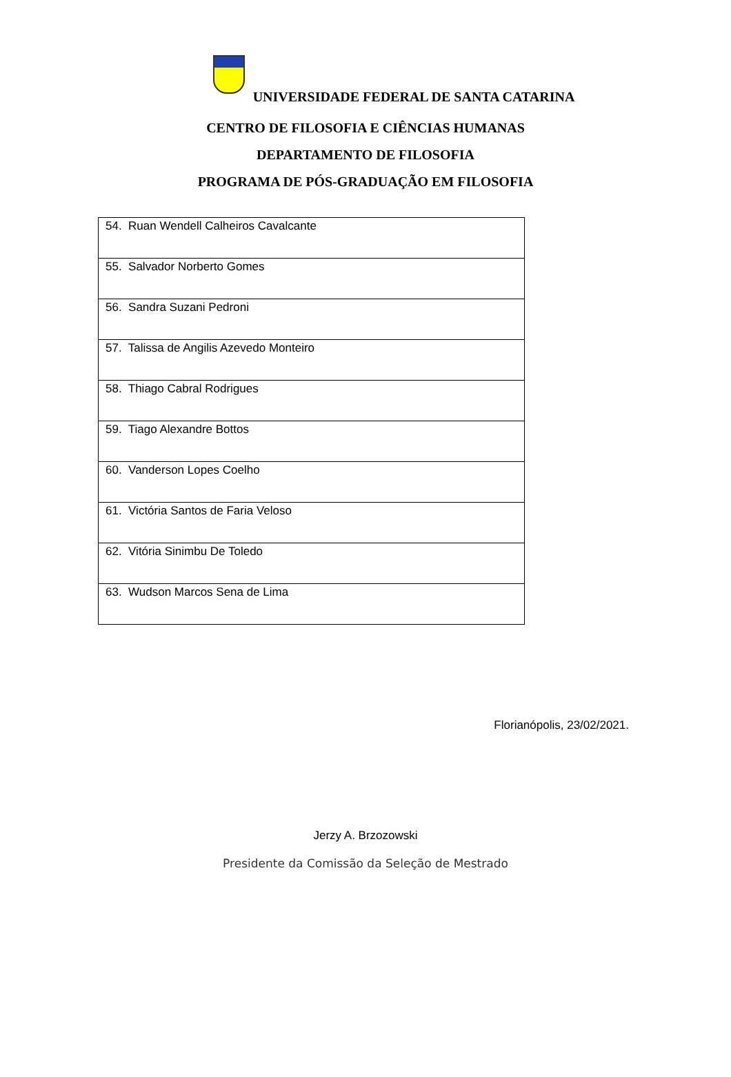UNIVERSIDADE FEDERAL DE SANTA CATARINA
CENTRO DE FILOSOFIA E CIÊNCIAS HUMANAS
DEPARTAMENTO DE FILOSOFIA
PROGRAMA DE PÓS-GRADUAÇÃO EM FILOSOFIA
| 54. Ruan Wendell Calheiros Cavalcante |
| 55. Salvador Norberto Gomes |
| 56. Sandra Suzani Pedroni |
| 57. Talissa de Angilis Azevedo Monteiro |
| 58. Thiago Cabral Rodrigues |
| 59. Tiago Alexandre Bottos |
| 60. Vanderson Lopes Coelho |
| 61. Victória Santos de Faria Veloso |
| 62. Vitória Sinimbu De Toledo |
| 63. Wudson Marcos Sena de Lima |
Florianópolis, 23/02/2021.
Jerzy A. Brzozowski
Presidente da Comissão da Seleção de Mestrado